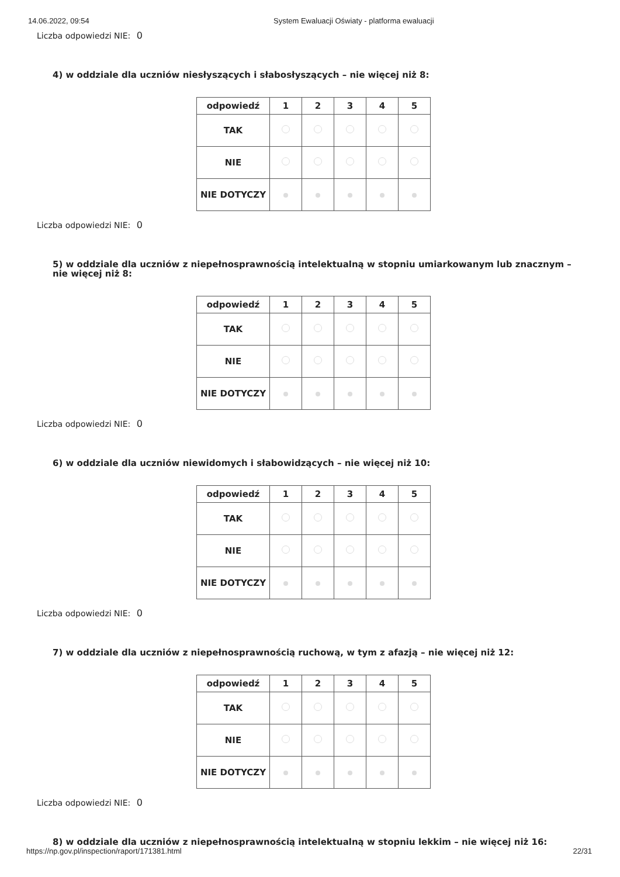14.06.2022, 09:54 System Ewaluacji Oświaty - platforma ewaluacji
Liczba odpowiedzi NIE: 0
4) w oddziale dla uczniów niesłyszących i słabosłyszących – nie więcej niż 8:
| odpowiedź | 1 | 2 | 3 | 4 | 5 |
| --- | --- | --- | --- | --- | --- |
| TAK | | | | | |
| NIE | | | | | |
| NIE DOTYCZY | | | | | |
Liczba odpowiedzi NIE: 0
5) w oddziale dla uczniów z niepełnosprawnością intelektualną w stopniu umiarkowanym lub znacznym –
nie więcej niż 8:
| odpowiedź | 1 | 2 | 3 | 4 | 5 |
| --- | --- | --- | --- | --- | --- |
| TAK | | | | | |
| NIE | | | | | |
| NIE DOTYCZY | | | | | |
Liczba odpowiedzi NIE: 0
6) w oddziale dla uczniów niewidomych i słabowidzących – nie więcej niż 10:
| odpowiedź | 1 | 2 | 3 | 4 | 5 |
| --- | --- | --- | --- | --- | --- |
| TAK | | | | | |
| NIE | | | | | |
| NIE DOTYCZY | | | | | |
Liczba odpowiedzi NIE: 0
7) w oddziale dla uczniów z niepełnosprawnością ruchową, w tym z afazją – nie więcej niż 12:
| odpowiedź | 1 | 2 | 3 | 4 | 5 |
| --- | --- | --- | --- | --- | --- |
| TAK | | | | | |
| NIE | | | | | |
| NIE DOTYCZY | | | | | |
Liczba odpowiedzi NIE: 0
8) w oddziale dla uczniów z niepełnosprawnością intelektualną w stopniu lekkim – nie więcej niż 16:
https://np.gov.pl/inspection/raport/171381.html 22/31